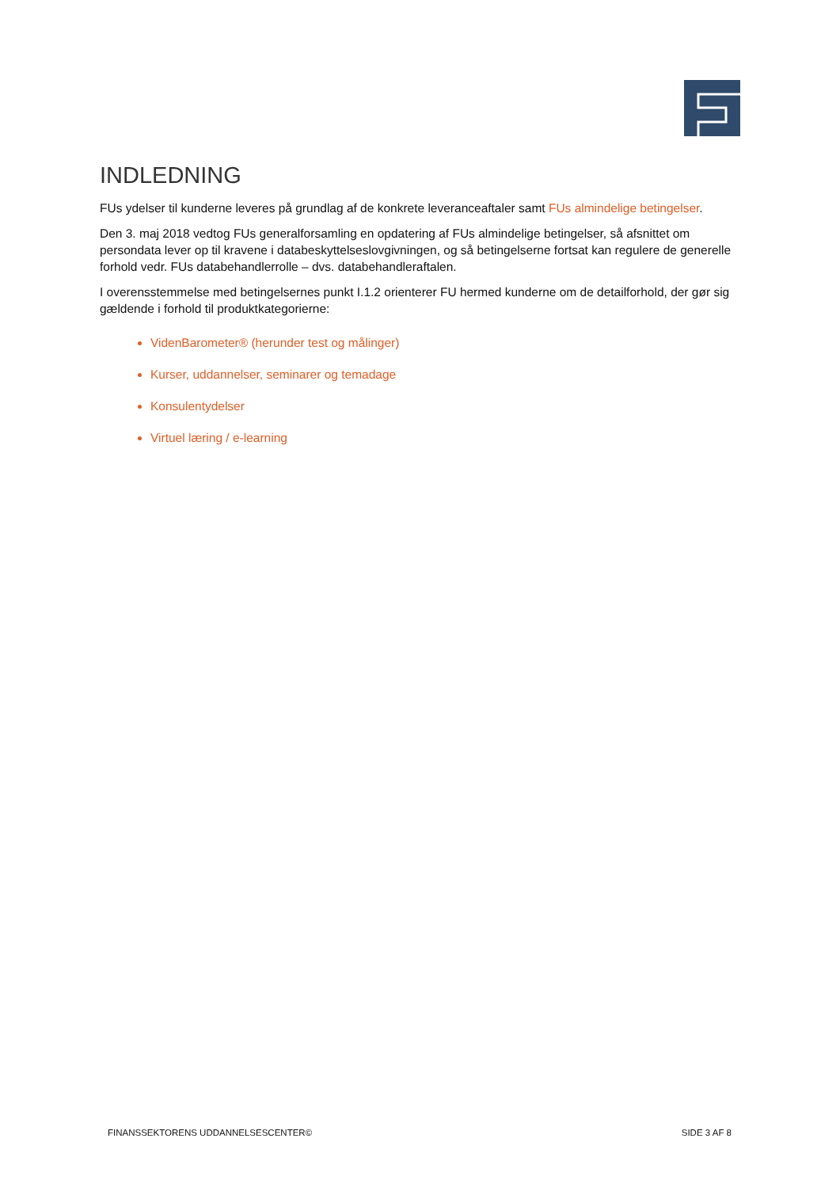INDLEDNING
FUs ydelser til kunderne leveres på grundlag af de konkrete leveranceaftaler samt FUs almindelige betingelser.
Den 3. maj 2018 vedtog FUs generalforsamling en opdatering af FUs almindelige betingelser, så afsnittet om persondata lever op til kravene i databeskyttelseslovgivningen, og så betingelserne fortsat kan regulere de generelle forhold vedr. FUs databehandlerrolle – dvs. databehandleraftalen.
I overensstemmelse med betingelsernes punkt I.1.2 orienterer FU hermed kunderne om de detailforhold, der gør sig gældende i forhold til produktkategorierne:
VidenBarometer® (herunder test og målinger)
Kurser, uddannelser, seminarer og temadage
Konsulentydelser
Virtuel læring / e-learning
FINANSSEKTORENS UDDANNELSESCENTER© SIDE 3 AF 8